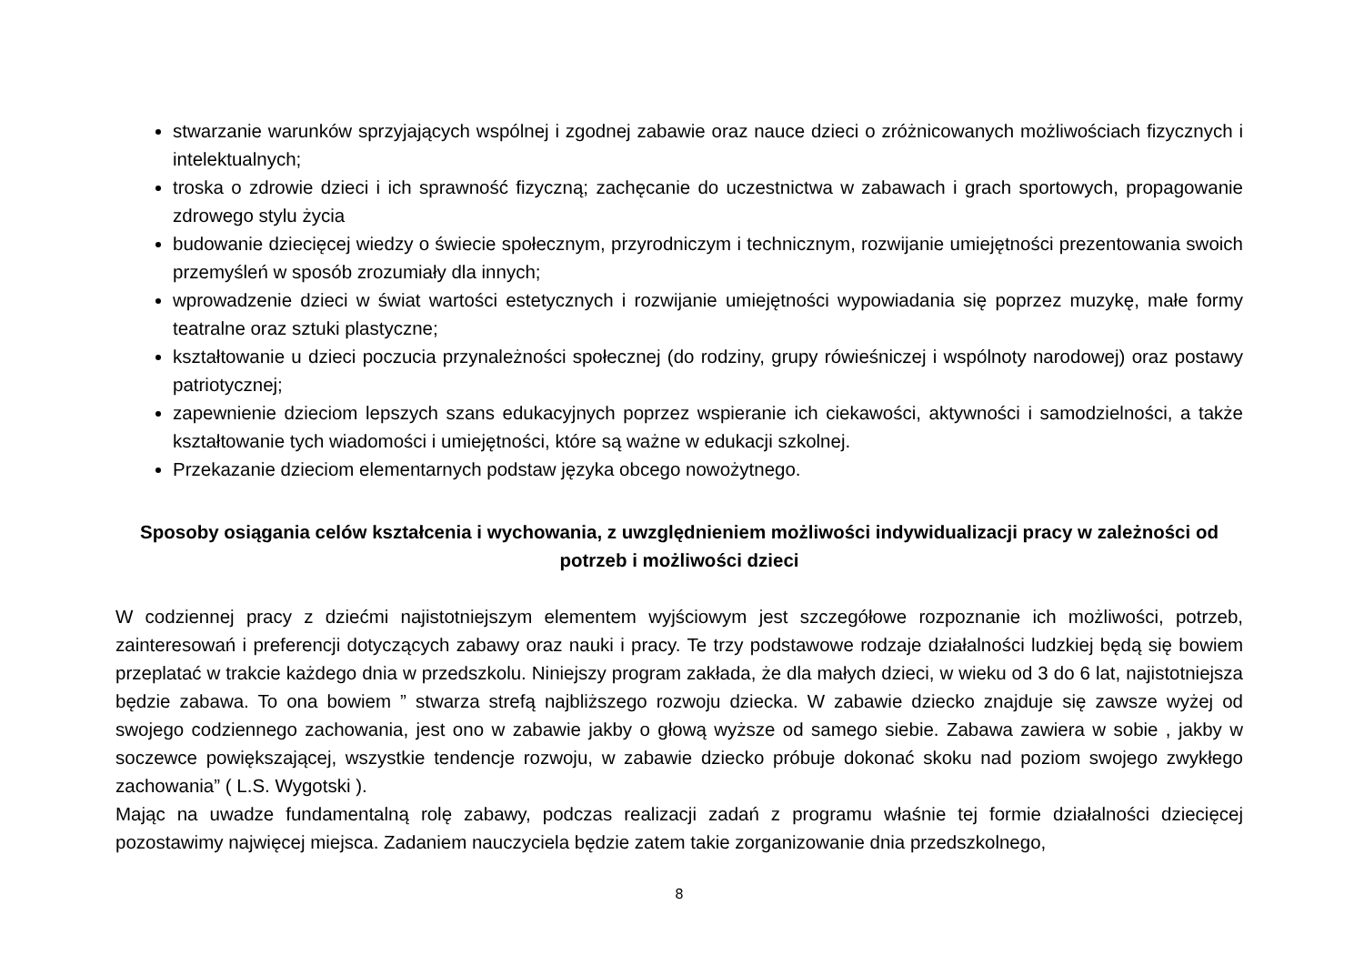stwarzanie warunków sprzyjających wspólnej i zgodnej zabawie oraz nauce dzieci o zróżnicowanych możliwościach fizycznych i intelektualnych;
troska o zdrowie dzieci i ich sprawność fizyczną; zachęcanie do uczestnictwa w zabawach i grach sportowych, propagowanie zdrowego stylu życia
budowanie dziecięcej wiedzy o świecie społecznym, przyrodniczym i technicznym, rozwijanie umiejętności prezentowania swoich przemyśleń w sposób zrozumiały dla innych;
wprowadzenie dzieci w świat wartości estetycznych i rozwijanie umiejętności wypowiadania się poprzez muzykę, małe formy teatralne oraz sztuki plastyczne;
kształtowanie u dzieci poczucia przynależności społecznej (do rodziny, grupy rówieśniczej i wspólnoty narodowej) oraz postawy patriotycznej;
zapewnienie dzieciom lepszych szans edukacyjnych poprzez wspieranie ich ciekawości, aktywności i samodzielności, a także kształtowanie tych wiadomości i umiejętności, które są ważne w edukacji szkolnej.
Przekazanie dzieciom elementarnych podstaw języka obcego nowożytnego.
Sposoby osiągania celów kształcenia i wychowania, z uwzględnieniem możliwości indywidualizacji pracy w zależności od potrzeb i możliwości dzieci
W codziennej pracy z dziećmi najistotniejszym elementem wyjściowym jest szczegółowe rozpoznanie ich możliwości, potrzeb, zainteresowań i preferencji dotyczących zabawy oraz nauki i pracy. Te trzy podstawowe rodzaje działalności ludzkiej będą się bowiem przeplatać w trakcie każdego dnia w przedszkolu. Niniejszy program zakłada, że dla małych dzieci, w wieku od 3 do 6 lat, najistotniejsza będzie zabawa. To ona bowiem ” stwarza strefą najbliższego rozwoju dziecka. W zabawie dziecko znajduje się zawsze wyżej od swojego codziennego zachowania, jest ono w zabawie jakby o głową wyższe od samego siebie. Zabawa zawiera w sobie , jakby w soczewce powiększającej, wszystkie tendencje rozwoju, w zabawie dziecko próbuje dokonać skoku nad poziom swojego zwykłego zachowania” ( L.S. Wygotski ).
Mając na uwadze fundamentalną rolę zabawy, podczas realizacji zadań z programu właśnie tej formie działalności dziecięcej pozostawimy najwięcej miejsca. Zadaniem nauczyciela będzie zatem takie zorganizowanie dnia przedszkolnego,
8